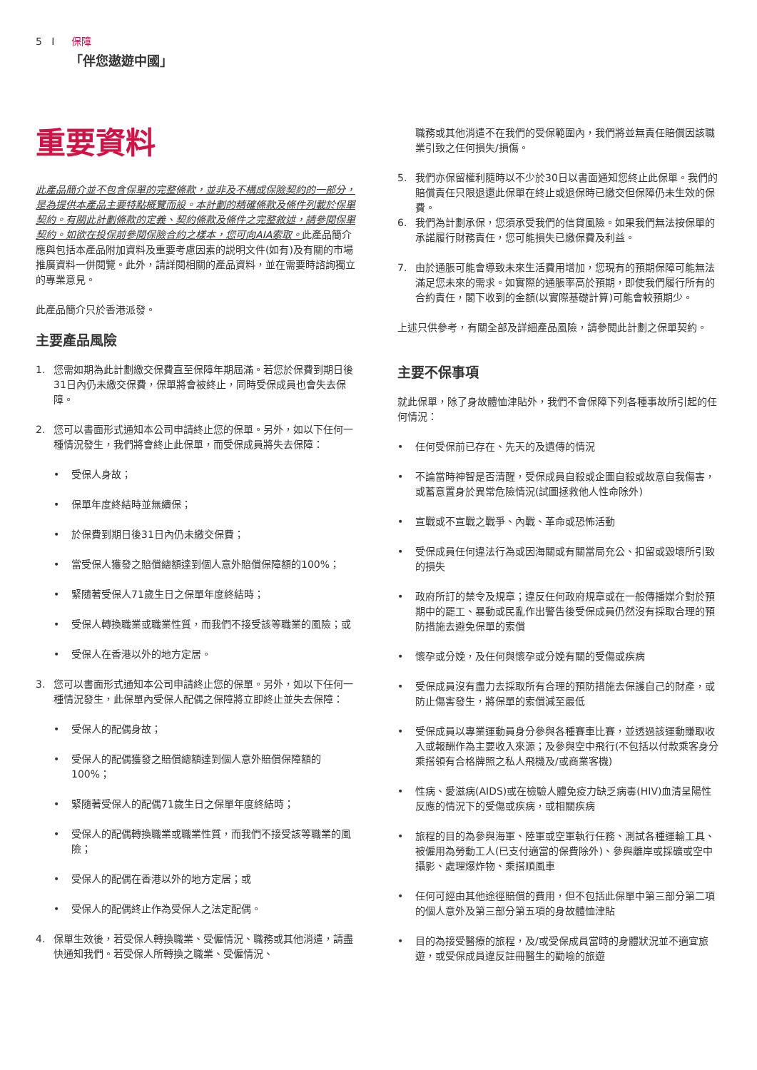5 I 保障
「伴您遨遊中國」
重要資料
此產品簡介並不包含保單的完整條款，並非及不構成保險契約的一部分，是為提供本產品主要特點概覽而設。本計劃的精確條款及條件列載於保單契約。有關此計劃條款的定義、契約條款及條件之完整敘述，請參閱保單契約。如欲在投保前參閱保險合約之樣本，您可向AIA索取。此產品簡介應與包括本產品附加資料及重要考慮因素的説明文件(如有)及有關的市場推廣資料一併閱覽。此外，請詳閱相關的產品資料，並在需要時諮詢獨立的專業意見。
此產品簡介只於香港派發。
主要產品風險
1. 您需如期為此計劃繳交保費直至保障年期屆滿。若您於保費到期日後31日內仍未繳交保費，保單將會被終止，同時受保成員也會失去保障。
2. 您可以書面形式通知本公司申請終止您的保單。另外，如以下任何一種情況發生，我們將會終止此保單，而受保成員將失去保障：
• 受保人身故；
• 保單年度終結時並無續保；
• 於保費到期日後31日內仍未繳交保費；
• 當受保人獲發之賠償總額達到個人意外賠償保障額的100%；
• 緊隨著受保人71歲生日之保單年度終結時；
• 受保人轉換職業或職業性質，而我們不接受該等職業的風險；或
• 受保人在香港以外的地方定居。
3. 您可以書面形式通知本公司申請終止您的保單。另外，如以下任何一種情況發生，此保單內受保人配偶之保障將立即終止並失去保障：
• 受保人的配偶身故；
• 受保人的配偶獲發之賠償總額達到個人意外賠償保障額的100%；
• 緊隨著受保人的配偶71歲生日之保單年度終結時；
• 受保人的配偶轉換職業或職業性質，而我們不接受該等職業的風險；
• 受保人的配偶在香港以外的地方定居；或
• 受保人的配偶終止作為受保人之法定配偶。
4. 保單生效後，若受保人轉換職業、受僱情況、職務或其他消遣，請盡快通知我們。若受保人所轉換之職業、受僱情況、
職務或其他消遣不在我們的受保範圍內，我們將並無責任賠償因該職業引致之任何損失/損傷。
5. 我們亦保留權利隨時以不少於30日以書面通知您終止此保單。我們的賠償責任只限退還此保單在終止或退保時已繳交但保障仍未生效的保費。
6. 我們為計劃承保，您須承受我們的信貸風險。如果我們無法按保單的承諾履行財務責任，您可能損失已繳保費及利益。
7. 由於通脹可能會導致未來生活費用增加，您現有的預期保障可能無法滿足您未來的需求。如實際的通脹率高於預期，即使我們履行所有的合約責任，閣下收到的金額(以實際基礎計算)可能會較預期少。
上述只供參考，有關全部及詳細產品風險，請參閱此計劃之保單契約。
主要不保事項
就此保單，除了身故體恤津貼外，我們不會保障下列各種事故所引起的任何情況：
• 任何受保前已存在、先天的及遺傳的情況
• 不論當時神智是否清醒，受保成員自殺或企圖自殺或故意自我傷害，或蓄意置身於異常危險情況(試圖拯救他人性命除外)
• 宣戰或不宣戰之戰爭、內戰、革命或恐怖活動
• 受保成員任何違法行為或因海關或有關當局充公、扣留或毀壞所引致的損失
• 政府所訂的禁令及規章；違反任何政府規章或在一般傳播媒介對於預期中的罷工、暴動或民亂作出警告後受保成員仍然沒有採取合理的預防措施去避免保單的索償
• 懷孕或分娩，及任何與懷孕或分娩有關的受傷或疾病
• 受保成員沒有盡力去採取所有合理的預防措施去保護自己的財產，或防止傷害發生，將保單的索償減至最低
• 受保成員以專業運動員身分參與各種賽車比賽，並透過該運動賺取收入或報酬作為主要收入來源；及參與空中飛行(不包括以付款乘客身分乘搭領有合格牌照之私人飛機及/或商業客機)
• 性病、愛滋病(AIDS)或在檢驗人體免疫力缺乏病毒(HIV)血清呈陽性反應的情況下的受傷或疾病，或相關疾病
• 旅程的目的為參與海軍、陸軍或空軍執行任務、測試各種運輸工具、被僱用為勞動工人(已支付適當的保費除外)、參與離岸或採礦或空中攝影、處理爆炸物、乘搭順風車
• 任何可經由其他途徑賠償的費用，但不包括此保單中第三部分第二項的個人意外及第三部分第五項的身故體恤津貼
• 目的為接受醫療的旅程，及/或受保成員當時的身體狀況並不適宜旅遊，或受保成員違反註冊醫生的勸喻的旅遊